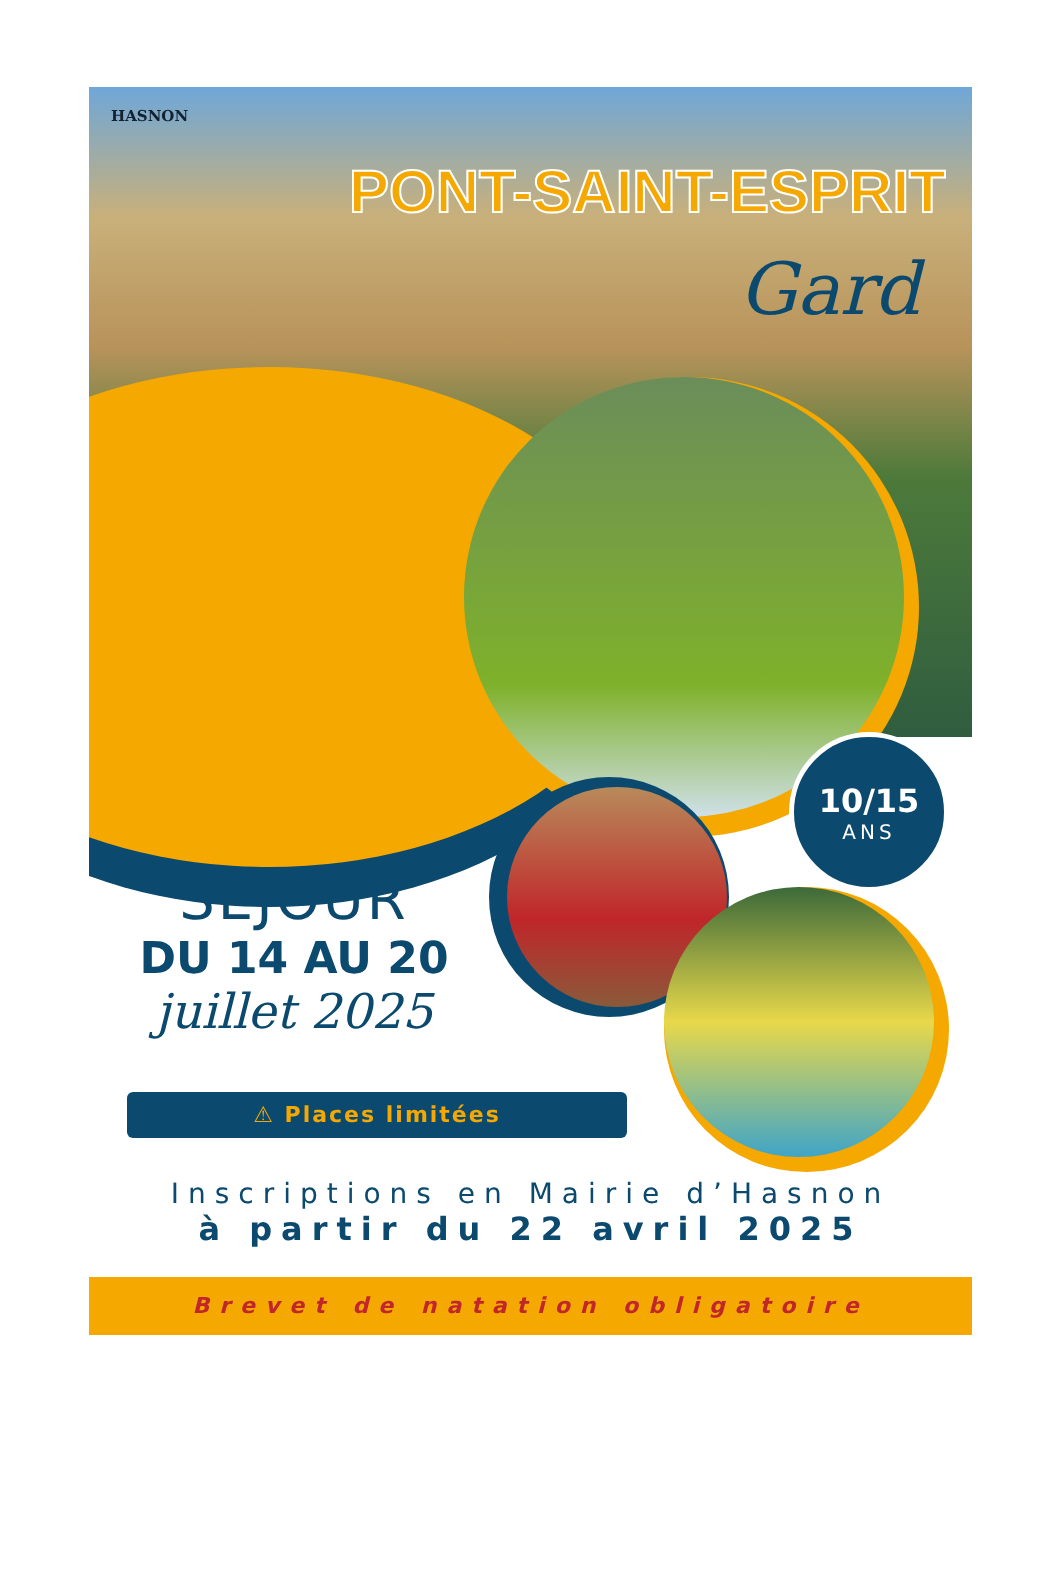HASNON
PONT-SAINT-ESPRIT
Gard
10/15
ANS
SÉJOUR
DU 14 AU 20
juillet 2025
⚠ Places limitées
Inscriptions en Mairie d’Hasnon
à partir du 22 avril 2025
Brevet de natation obligatoire